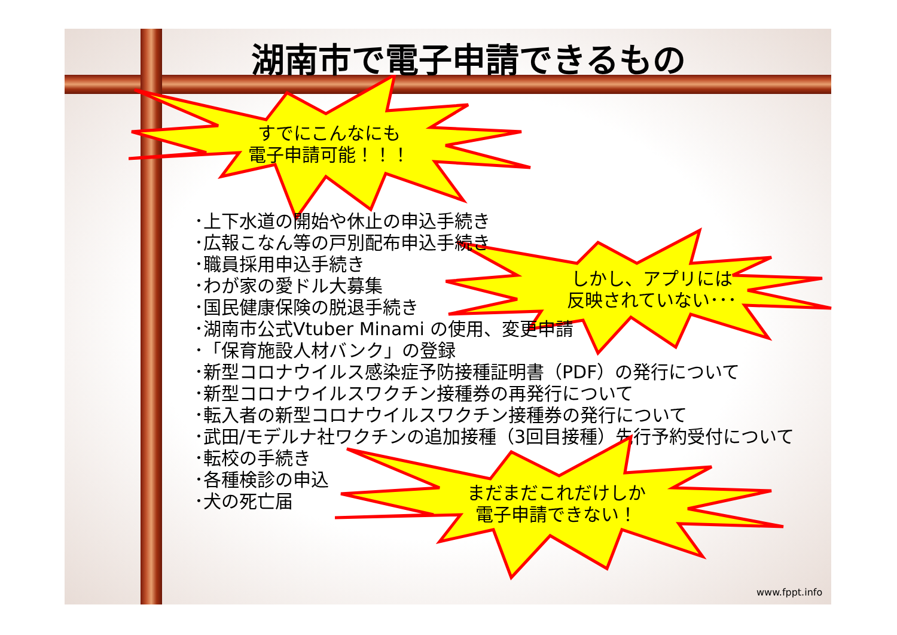湖南市で電子申請できるもの
すでにこんなにも
電子申請可能！！！
しかし、アプリには
反映されていない･･･
･上下水道の開始や休止の申込手続き
･広報こなん等の戸別配布申込手続き
･職員採用申込手続き
･わが家の愛ドル大募集
･国民健康保険の脱退手続き
･湖南市公式Vtuber Minami の使用、変更申請
･「保育施設人材バンク」の登録
･新型コロナウイルス感染症予防接種証明書（PDF）の発行について
･新型コロナウイルスワクチン接種券の再発行について
･転入者の新型コロナウイルスワクチン接種券の発行について
･武田/モデルナ社ワクチンの追加接種（3回目接種）先行予約受付について
･転校の手続き
･各種検診の申込
･犬の死亡届
まだまだこれだけしか
電子申請できない！
www.fppt.info